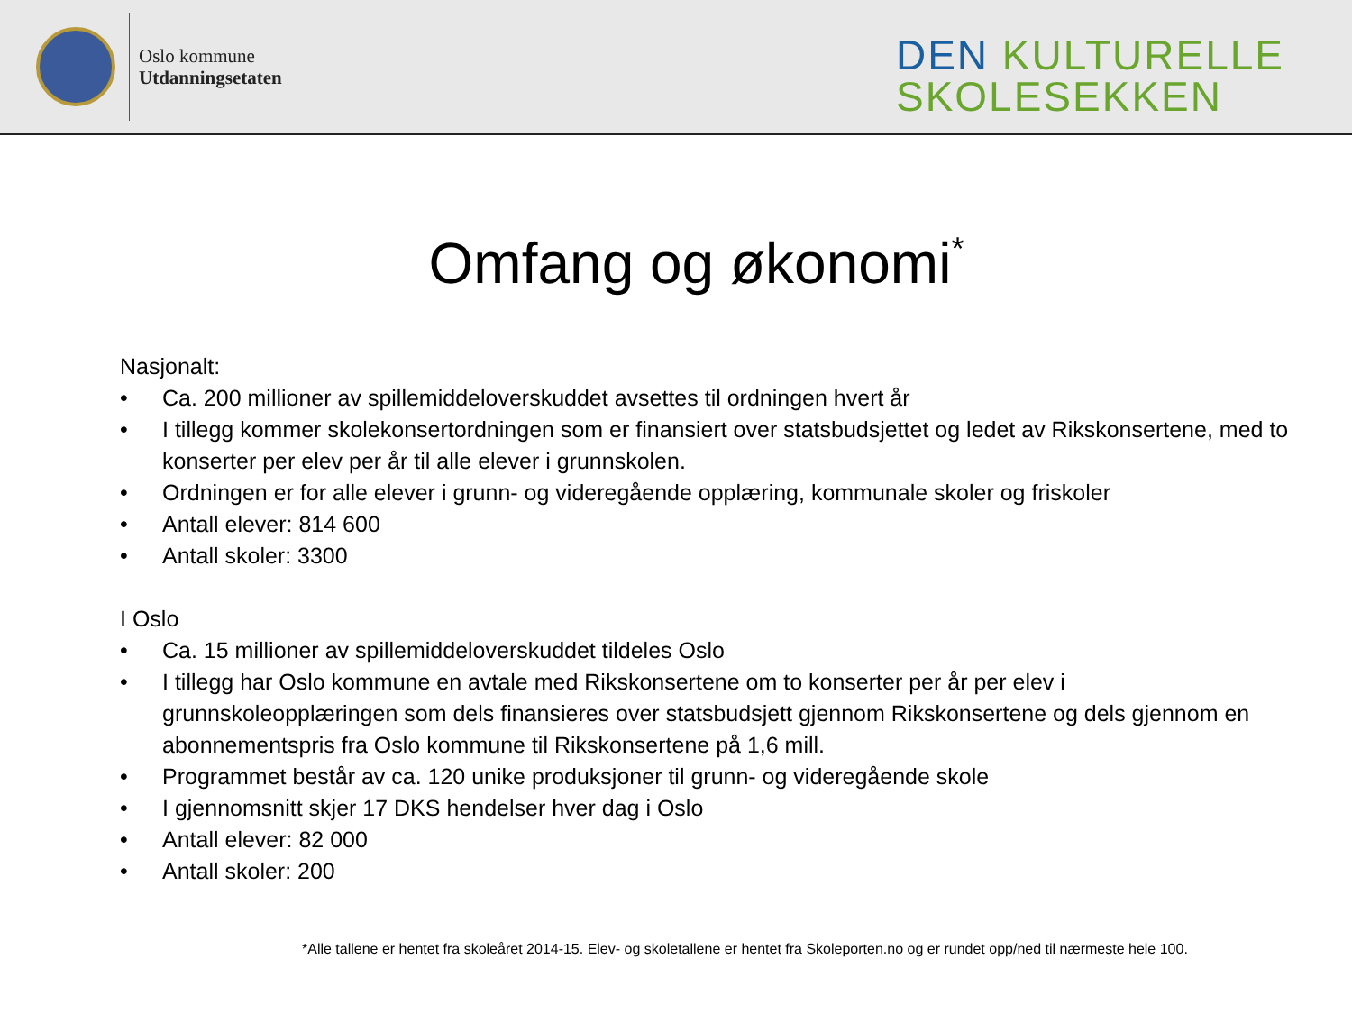Oslo kommune
Utdanningsetaten
DEN KULTURELLE
SKOLESEKKEN
Omfang og økonomi*
Nasjonalt:
• Ca. 200 millioner av spillemiddeloverskuddet avsettes til ordningen hvert år
• I tillegg kommer skolekonsertordningen som er finansiert over statsbudsjettet og ledet av Rikskonsertene, med to konserter per elev per år til alle elever i grunnskolen.
• Ordningen er for alle elever i grunn- og videregående opplæring, kommunale skoler og friskoler
• Antall elever: 814 600
• Antall skoler: 3300
I Oslo
• Ca. 15 millioner av spillemiddeloverskuddet tildeles Oslo
• I tillegg har Oslo kommune en avtale med Rikskonsertene om to konserter per år per elev i grunnskoleopplæringen som dels finansieres over statsbudsjett gjennom Rikskonsertene og dels gjennom en abonnementspris fra Oslo kommune til Rikskonsertene på 1,6 mill.
• Programmet består av ca. 120 unike produksjoner til grunn- og videregående skole
• I gjennomsnitt skjer 17 DKS hendelser hver dag i Oslo
• Antall elever: 82 000
• Antall skoler: 200
*Alle tallene er hentet fra skoleåret 2014-15. Elev- og skoletallene er hentet fra Skoleporten.no og er rundet opp/ned til nærmeste hele 100.